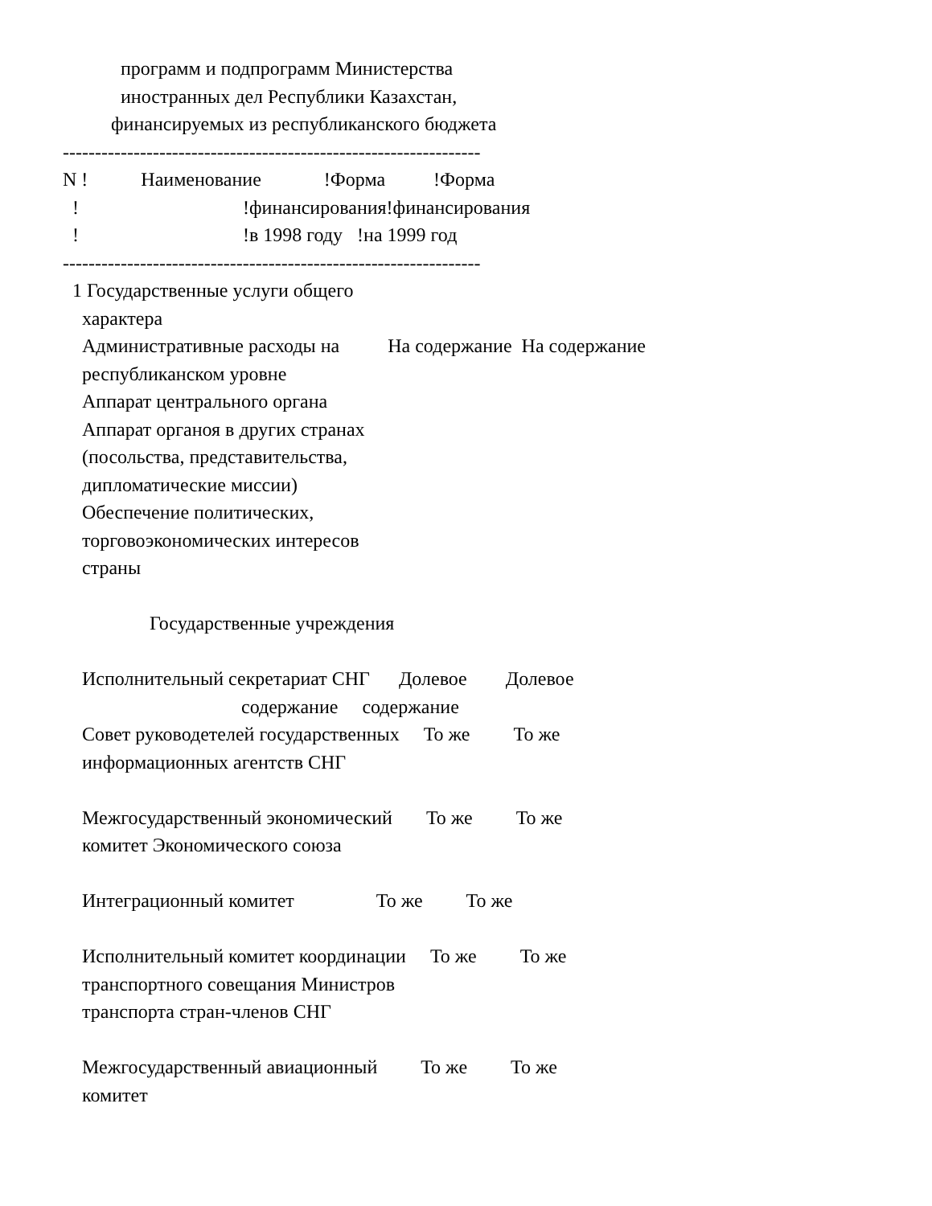программ и подпрограмм Министерства
            иностранных дел Республики Казахстан,
          финансируемых из республиканского бюджета
-----------------------------------------------------------------
N !           Наименование             !Форма          !Форма
  !                                  !финансирования!финансирования
  !                                  !в 1998 году   !на 1999 год
-----------------------------------------------------------------
  1 Государственные услуги общего
    характера
    Административные расходы на          На содержание  На содержание
    республиканском уровне
    Аппарат центрального органа
    Аппарат органоя в других странах
    (посольства, представительства,
    дипломатические миссии)
    Обеспечение политических,
    торговоэкономических интересов
    страны

                  Государственные учреждения

    Исполнительный секретариат СНГ      Долевое        Долевое
                                     содержание     содержание
    Совет руководетелей государственных     То же         То же
    информационных агентств СНГ

    Межгосударственный экономический       То же         То же
    комитет Экономического союза

    Интеграционный комитет                 То же         То же

    Исполнительный комитет координации     То же         То же
    транспортного совещания Министров
    транспорта стран-членов СНГ

    Межгосударственный авиационный         То же         То же
    комитет